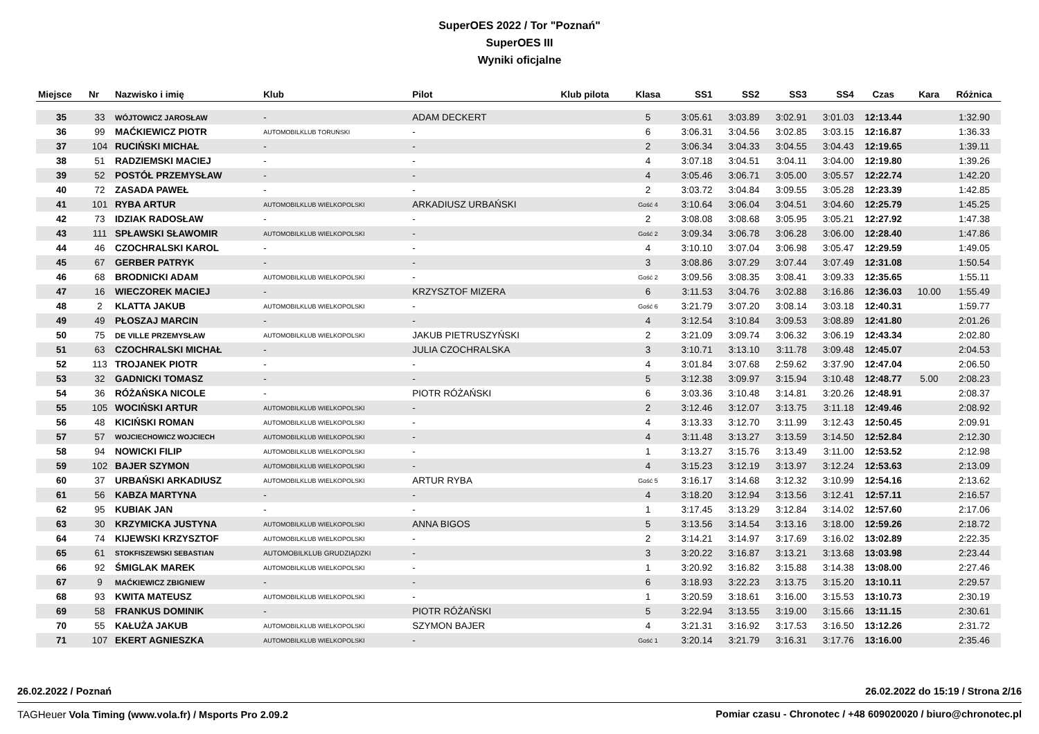SuperOES 2022 / Tor "Poznań"
SuperOES III
Wyniki oficjalne
| Miejsce | Nr | Nazwisko i imię | Klub | Pilot | Klub pilota | Klasa | SS1 | SS2 | SS3 | SS4 | Czas | Kara | Różnica |
| --- | --- | --- | --- | --- | --- | --- | --- | --- | --- | --- | --- | --- | --- |
| 35 | 33 | WÓJTOWICZ JAROSŁAW | - | ADAM DECKERT | | 5 | 3:05.61 | 3:03.89 | 3:02.91 | 3:01.03 | 12:13.44 | | 1:32.90 |
| 36 | 99 | MAĆKIEWICZ PIOTR | AUTOMOBILKLUB TORUŃSKI | - | | 6 | 3:06.31 | 3:04.56 | 3:02.85 | 3:03.15 | 12:16.87 | | 1:36.33 |
| 37 | 104 | RUCIŃSKI MICHAŁ | - | - | | 2 | 3:06.34 | 3:04.33 | 3:04.55 | 3:04.43 | 12:19.65 | | 1:39.11 |
| 38 | 51 | RADZIEMSKI MACIEJ | - | - | | 4 | 3:07.18 | 3:04.51 | 3:04.11 | 3:04.00 | 12:19.80 | | 1:39.26 |
| 39 | 52 | POSTÓŁ PRZEMYSŁAW | - | - | | 4 | 3:05.46 | 3:06.71 | 3:05.00 | 3:05.57 | 12:22.74 | | 1:42.20 |
| 40 | 72 | ZASADA PAWEŁ | - | - | | 2 | 3:03.72 | 3:04.84 | 3:09.55 | 3:05.28 | 12:23.39 | | 1:42.85 |
| 41 | 101 | RYBA ARTUR | AUTOMOBILKLUB WIELKOPOLSKI | ARKADIUSZ URBAŃSKI | | Gość 4 | 3:10.64 | 3:06.04 | 3:04.51 | 3:04.60 | 12:25.79 | | 1:45.25 |
| 42 | 73 | IDZIAK RADOSŁAW | - | - | | 2 | 3:08.08 | 3:08.68 | 3:05.95 | 3:05.21 | 12:27.92 | | 1:47.38 |
| 43 | 111 | SPŁAWSKI SŁAWOMIR | AUTOMOBILKLUB WIELKOPOLSKI | - | | Gość 2 | 3:09.34 | 3:06.78 | 3:06.28 | 3:06.00 | 12:28.40 | | 1:47.86 |
| 44 | 46 | CZOCHRALSKI KAROL | - | - | | 4 | 3:10.10 | 3:07.04 | 3:06.98 | 3:05.47 | 12:29.59 | | 1:49.05 |
| 45 | 67 | GERBER PATRYK | - | - | | 3 | 3:08.86 | 3:07.29 | 3:07.44 | 3:07.49 | 12:31.08 | | 1:50.54 |
| 46 | 68 | BRODNICKI ADAM | AUTOMOBILKLUB WIELKOPOLSKI | - | | Gość 2 | 3:09.56 | 3:08.35 | 3:08.41 | 3:09.33 | 12:35.65 | | 1:55.11 |
| 47 | 16 | WIECZOREK MACIEJ | - | KRZYSZTOF MIZERA | | 6 | 3:11.53 | 3:04.76 | 3:02.88 | 3:16.86 | 12:36.03 | 10.00 | 1:55.49 |
| 48 | 2 | KLATTA JAKUB | AUTOMOBILKLUB WIELKOPOLSKI | - | | Gość 6 | 3:21.79 | 3:07.20 | 3:08.14 | 3:03.18 | 12:40.31 | | 1:59.77 |
| 49 | 49 | PŁOSZAJ MARCIN | - | - | | 4 | 3:12.54 | 3:10.84 | 3:09.53 | 3:08.89 | 12:41.80 | | 2:01.26 |
| 50 | 75 | DE VILLE PRZEMYSŁAW | AUTOMOBILKLUB WIELKOPOLSKI | JAKUB PIETRUSZYŃSKI | | 2 | 3:21.09 | 3:09.74 | 3:06.32 | 3:06.19 | 12:43.34 | | 2:02.80 |
| 51 | 63 | CZOCHRALSKI MICHAŁ | - | JULIA CZOCHRALSKA | | 3 | 3:10.71 | 3:13.10 | 3:11.78 | 3:09.48 | 12:45.07 | | 2:04.53 |
| 52 | 113 | TROJANEK PIOTR | - | - | | 4 | 3:01.84 | 3:07.68 | 2:59.62 | 3:37.90 | 12:47.04 | | 2:06.50 |
| 53 | 32 | GADNICKI TOMASZ | - | - | | 5 | 3:12.38 | 3:09.97 | 3:15.94 | 3:10.48 | 12:48.77 | 5.00 | 2:08.23 |
| 54 | 36 | RÓŻAŃSKA NICOLE | - | PIOTR RÓŻAŃSKI | | 6 | 3:03.36 | 3:10.48 | 3:14.81 | 3:20.26 | 12:48.91 | | 2:08.37 |
| 55 | 105 | WOCIŃSKI ARTUR | AUTOMOBILKLUB WIELKOPOLSKI | - | | 2 | 3:12.46 | 3:12.07 | 3:13.75 | 3:11.18 | 12:49.46 | | 2:08.92 |
| 56 | 48 | KICIŃSKI ROMAN | AUTOMOBILKLUB WIELKOPOLSKI | - | | 4 | 3:13.33 | 3:12.70 | 3:11.99 | 3:12.43 | 12:50.45 | | 2:09.91 |
| 57 | 57 | WOJCIECHOWICZ WOJCIECH | AUTOMOBILKLUB WIELKOPOLSKI | - | | 4 | 3:11.48 | 3:13.27 | 3:13.59 | 3:14.50 | 12:52.84 | | 2:12.30 |
| 58 | 94 | NOWICKI FILIP | AUTOMOBILKLUB WIELKOPOLSKI | - | | 1 | 3:13.27 | 3:15.76 | 3:13.49 | 3:11.00 | 12:53.52 | | 2:12.98 |
| 59 | 102 | BAJER SZYMON | AUTOMOBILKLUB WIELKOPOLSKI | - | | 4 | 3:15.23 | 3:12.19 | 3:13.97 | 3:12.24 | 12:53.63 | | 2:13.09 |
| 60 | 37 | URBAŃSKI ARKADIUSZ | AUTOMOBILKLUB WIELKOPOLSKI | ARTUR RYBA | | Gość 5 | 3:16.17 | 3:14.68 | 3:12.32 | 3:10.99 | 12:54.16 | | 2:13.62 |
| 61 | 56 | KABZA MARTYNA | - | - | | 4 | 3:18.20 | 3:12.94 | 3:13.56 | 3:12.41 | 12:57.11 | | 2:16.57 |
| 62 | 95 | KUBIAK JAN | - | - | | 1 | 3:17.45 | 3:13.29 | 3:12.84 | 3:14.02 | 12:57.60 | | 2:17.06 |
| 63 | 30 | KRZYMICKA JUSTYNA | AUTOMOBILKLUB WIELKOPOLSKI | ANNA BIGOS | | 5 | 3:13.56 | 3:14.54 | 3:13.16 | 3:18.00 | 12:59.26 | | 2:18.72 |
| 64 | 74 | KIJEWSKI KRZYSZTOF | AUTOMOBILKLUB WIELKOPOLSKI | - | | 2 | 3:14.21 | 3:14.97 | 3:17.69 | 3:16.02 | 13:02.89 | | 2:22.35 |
| 65 | 61 | STOKFISZEWSKI SEBASTIAN | AUTOMOBILKLUB GRUDZIĄDZKI | - | | 3 | 3:20.22 | 3:16.87 | 3:13.21 | 3:13.68 | 13:03.98 | | 2:23.44 |
| 66 | 92 | ŚMIGLAK MAREK | AUTOMOBILKLUB WIELKOPOLSKI | - | | 1 | 3:20.92 | 3:16.82 | 3:15.88 | 3:14.38 | 13:08.00 | | 2:27.46 |
| 67 | 9 | MAĆKIEWICZ ZBIGNIEW | - | - | | 6 | 3:18.93 | 3:22.23 | 3:13.75 | 3:15.20 | 13:10.11 | | 2:29.57 |
| 68 | 93 | KWITA MATEUSZ | AUTOMOBILKLUB WIELKOPOLSKI | - | | 1 | 3:20.59 | 3:18.61 | 3:16.00 | 3:15.53 | 13:10.73 | | 2:30.19 |
| 69 | 58 | FRANKUS DOMINIK | - | PIOTR RÓŻAŃSKI | | 5 | 3:22.94 | 3:13.55 | 3:19.00 | 3:15.66 | 13:11.15 | | 2:30.61 |
| 70 | 55 | KAŁUŻA JAKUB | AUTOMOBILKLUB WIELKOPOLSKI | SZYMON BAJER | | 4 | 3:21.31 | 3:16.92 | 3:17.53 | 3:16.50 | 13:12.26 | | 2:31.72 |
| 71 | 107 | EKERT AGNIESZKA | AUTOMOBILKLUB WIELKOPOLSKI | - | | Gość 1 | 3:20.14 | 3:21.79 | 3:16.31 | 3:17.76 | 13:16.00 | | 2:35.46 |
26.02.2022 / Poznań 26.02.2022 do 15:19 / Strona 2/16
TAGHeuer Vola Timing (www.vola.fr) / Msports Pro 2.09.2 Pomiar czasu - Chronotec / +48 609020020 / biuro@chronotec.pl